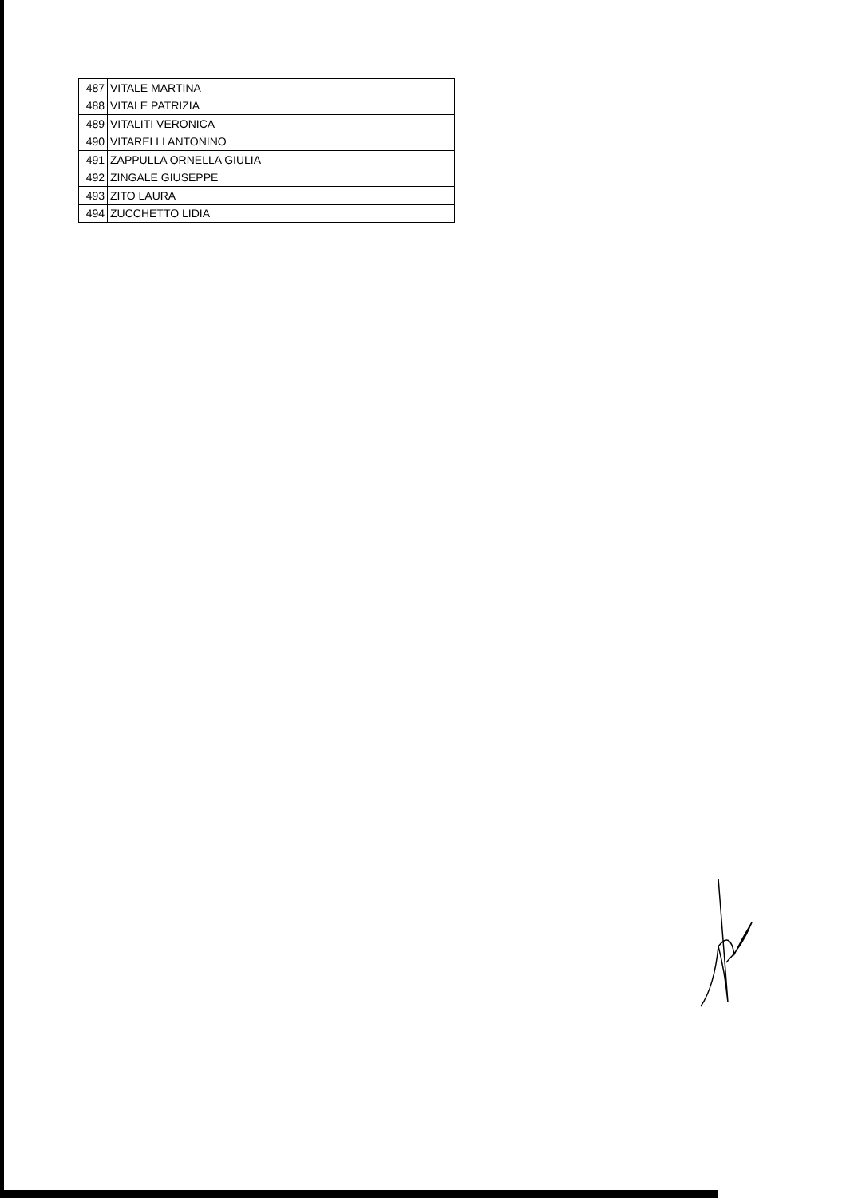| 487 | VITALE MARTINA |
| 488 | VITALE PATRIZIA |
| 489 | VITALITI VERONICA |
| 490 | VITARELLI ANTONINO |
| 491 | ZAPPULLA ORNELLA GIULIA |
| 492 | ZINGALE GIUSEPPE |
| 493 | ZITO LAURA |
| 494 | ZUCCHETTO LIDIA |